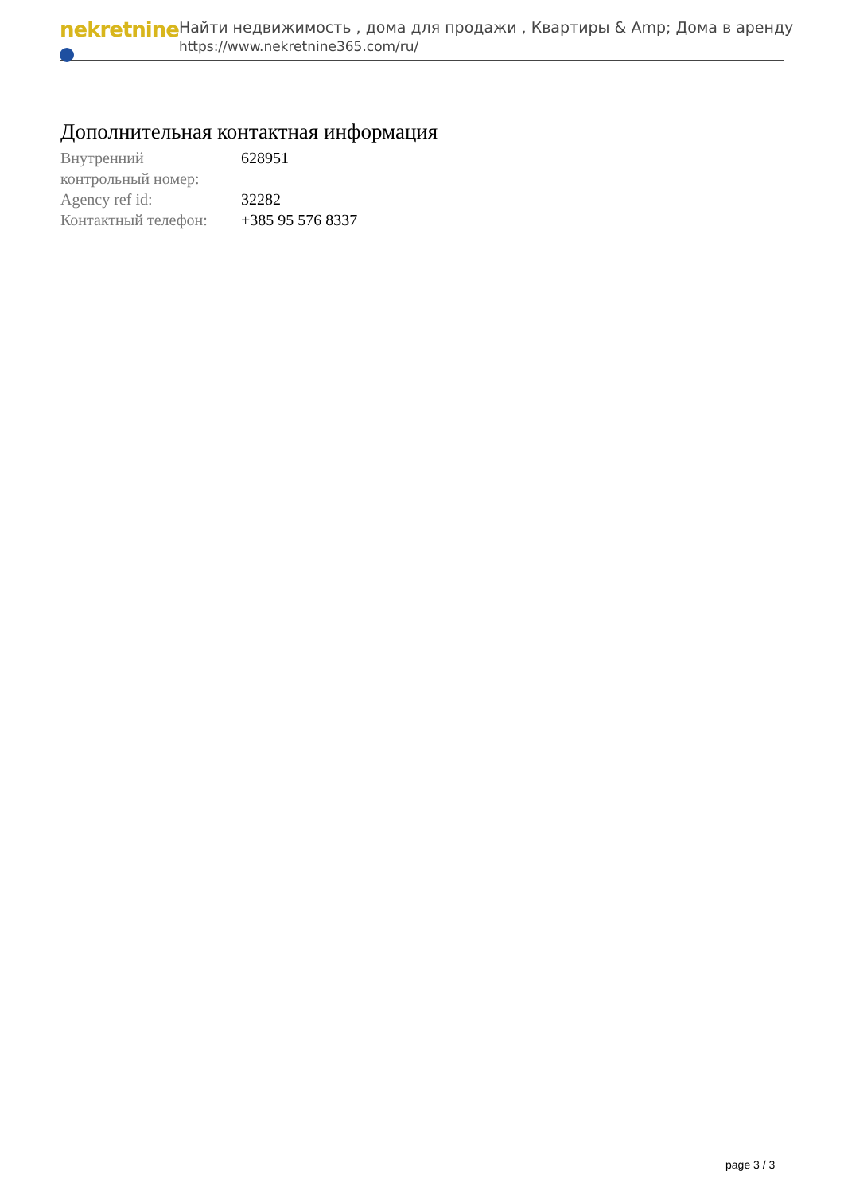nekretnine
Найти недвижимость , дома для продажи , Квартиры & Amp; Дома в аренду
https://www.nekretnine365.com/ru/
Дополнительная контактная информация
| Внутренний контрольный номер: | 628951 |
| Agency ref id: | 32282 |
| Контактный телефон: | +385 95 576 8337 |
page 3 / 3